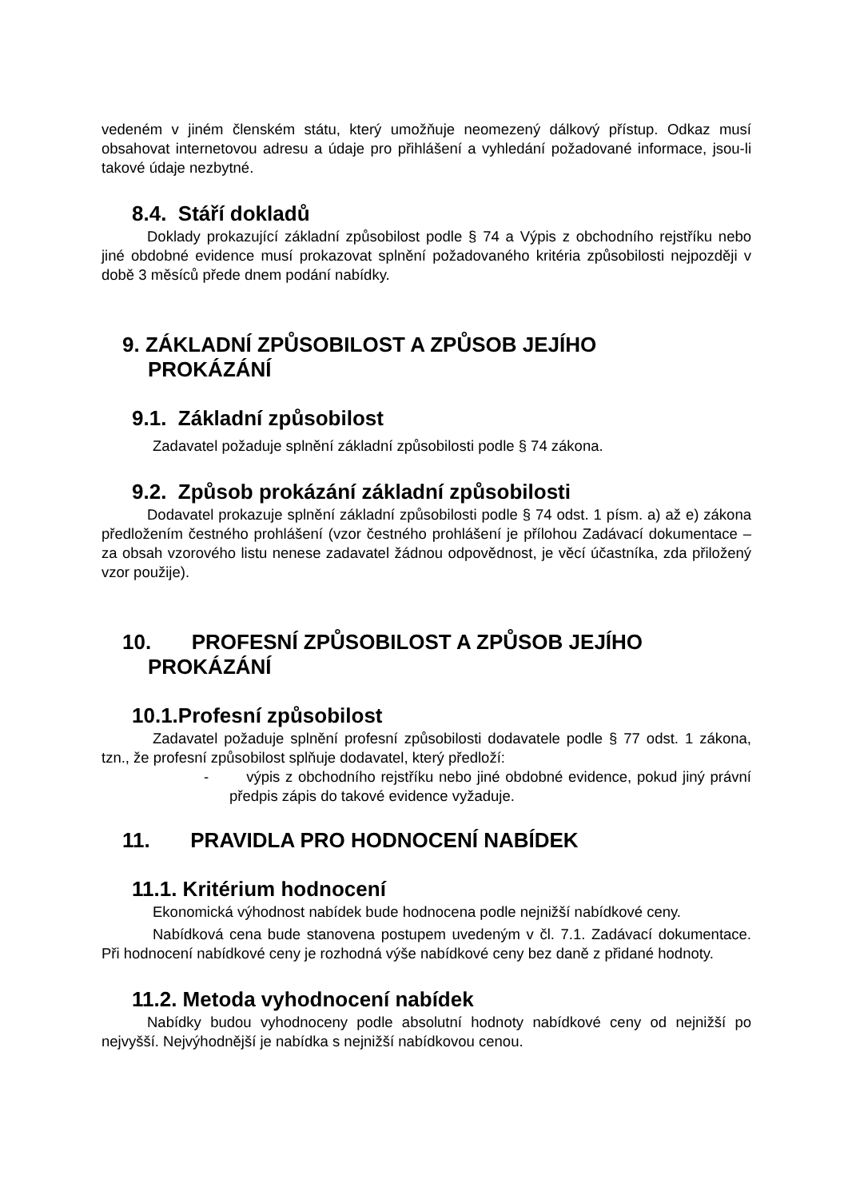vedeném v jiném členském státu, který umožňuje neomezený dálkový přístup. Odkaz musí obsahovat internetovou adresu a údaje pro přihlášení a vyhledání požadované informace, jsou-li takové údaje nezbytné.
8.4. Stáří dokladů
Doklady prokazující základní způsobilost podle § 74 a Výpis z obchodního rejstříku nebo jiné obdobné evidence musí prokazovat splnění požadovaného kritéria způsobilosti nejpozději v době 3 měsíců přede dnem podání nabídky.
9. ZÁKLADNÍ ZPŮSOBILOST A ZPŮSOB JEJÍHO
PROKÁZÁNÍ
9.1. Základní způsobilost
Zadavatel požaduje splnění základní způsobilosti podle § 74 zákona.
9.2. Způsob prokázání základní způsobilosti
Dodavatel prokazuje splnění základní způsobilosti podle § 74 odst. 1 písm. a) až e) zákona předložením čestného prohlášení (vzor čestného prohlášení je přílohou Zadávací dokumentace – za obsah vzorového listu nenese zadavatel žádnou odpovědnost, je věcí účastníka, zda přiložený vzor použije).
10. PROFESNÍ ZPŮSOBILOST A ZPŮSOB JEJÍHO
PROKÁZÁNÍ
10.1.Profesní způsobilost
Zadavatel požaduje splnění profesní způsobilosti dodavatele podle § 77 odst. 1 zákona, tzn., že profesní způsobilost splňuje dodavatel, který předloží:
- výpis z obchodního rejstříku nebo jiné obdobné evidence, pokud jiný právní předpis zápis do takové evidence vyžaduje.
11. PRAVIDLA PRO HODNOCENÍ NABÍDEK
11.1. Kritérium hodnocení
Ekonomická výhodnost nabídek bude hodnocena podle nejnižší nabídkové ceny.
Nabídková cena bude stanovena postupem uvedeným v čl. 7.1. Zadávací dokumentace. Při hodnocení nabídkové ceny je rozhodná výše nabídkové ceny bez daně z přidané hodnoty.
11.2. Metoda vyhodnocení nabídek
Nabídky budou vyhodnoceny podle absolutní hodnoty nabídkové ceny od nejnižší po nejvyšší. Nejvýhodnější je nabídka s nejnižší nabídkovou cenou.